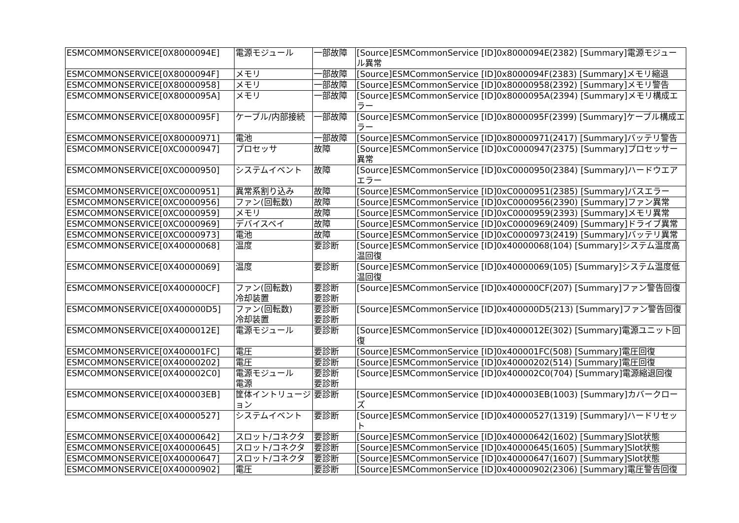| ESMCOMMONSERVICE[0X8000094E] | 電源モジュール | 一部故障 | [Source]ESMCommonService [ID]0x8000094E(2382) [Summary]電源モジュール異常 |
| ESMCOMMONSERVICE[0X8000094F] | メモリ | 一部故障 | [Source]ESMCommonService [ID]0x8000094F(2383) [Summary]メモリ縮退 |
| ESMCOMMONSERVICE[0X80000958] | メモリ | 一部故障 | [Source]ESMCommonService [ID]0x80000958(2392) [Summary]メモリ警告 |
| ESMCOMMONSERVICE[0X8000095A] | メモリ | 一部故障 | [Source]ESMCommonService [ID]0x8000095A(2394) [Summary]メモリ構成エラー |
| ESMCOMMONSERVICE[0X8000095F] | ケーブル/内部接続 | 一部故障 | [Source]ESMCommonService [ID]0x8000095F(2399) [Summary]ケーブル構成エラー |
| ESMCOMMONSERVICE[0X80000971] | 電池 | 一部故障 | [Source]ESMCommonService [ID]0x80000971(2417) [Summary]バッテリ警告 |
| ESMCOMMONSERVICE[0XC0000947] | プロセッサ | 故障 | [Source]ESMCommonService [ID]0xC0000947(2375) [Summary]プロセッサー異常 |
| ESMCOMMONSERVICE[0XC0000950] | システムイベント | 故障 | [Source]ESMCommonService [ID]0xC0000950(2384) [Summary]ハードウエアエラー |
| ESMCOMMONSERVICE[0XC0000951] | 異常系割り込み | 故障 | [Source]ESMCommonService [ID]0xC0000951(2385) [Summary]バスエラー |
| ESMCOMMONSERVICE[0XC0000956] | ファン(回転数) | 故障 | [Source]ESMCommonService [ID]0xC0000956(2390) [Summary]ファン異常 |
| ESMCOMMONSERVICE[0XC0000959] | メモリ | 故障 | [Source]ESMCommonService [ID]0xC0000959(2393) [Summary]メモリ異常 |
| ESMCOMMONSERVICE[0XC0000969] | デバイスベイ | 故障 | [Source]ESMCommonService [ID]0xC0000969(2409) [Summary]ドライブ異常 |
| ESMCOMMONSERVICE[0XC0000973] | 電池 | 故障 | [Source]ESMCommonService [ID]0xC0000973(2419) [Summary]バッテリ異常 |
| ESMCOMMONSERVICE[0X40000068] | 温度 | 要診断 | [Source]ESMCommonService [ID]0x40000068(104) [Summary]システム温度高温回復 |
| ESMCOMMONSERVICE[0X40000069] | 温度 | 要診断 | [Source]ESMCommonService [ID]0x40000069(105) [Summary]システム温度低温回復 |
| ESMCOMMONSERVICE[0X400000CF] | ファン(回転数) 冷却装置 | 要診断 要診断 | [Source]ESMCommonService [ID]0x400000CF(207) [Summary]ファン警告回復 |
| ESMCOMMONSERVICE[0X400000D5] | ファン(回転数) 冷却装置 | 要診断 要診断 | [Source]ESMCommonService [ID]0x400000D5(213) [Summary]ファン警告回復 |
| ESMCOMMONSERVICE[0X4000012E] | 電源モジュール | 要診断 | [Source]ESMCommonService [ID]0x4000012E(302) [Summary]電源ユニット回復 |
| ESMCOMMONSERVICE[0X400001FC] | 電圧 | 要診断 | [Source]ESMCommonService [ID]0x400001FC(508) [Summary]電圧回復 |
| ESMCOMMONSERVICE[0X40000202] | 電圧 | 要診断 | [Source]ESMCommonService [ID]0x40000202(514) [Summary]電圧回復 |
| ESMCOMMONSERVICE[0X400002C0] | 電源モジュール 電源 | 要診断 要診断 | [Source]ESMCommonService [ID]0x400002C0(704) [Summary]電源縮退回復 |
| ESMCOMMONSERVICE[0X400003EB] | 筐体イントリュージョン | 要診断 | [Source]ESMCommonService [ID]0x400003EB(1003) [Summary]カバークローズ |
| ESMCOMMONSERVICE[0X40000527] | システムイベント | 要診断 | [Source]ESMCommonService [ID]0x40000527(1319) [Summary]ハードリセット |
| ESMCOMMONSERVICE[0X40000642] | スロット/コネクタ | 要診断 | [Source]ESMCommonService [ID]0x40000642(1602) [Summary]Slot状態 |
| ESMCOMMONSERVICE[0X40000645] | スロット/コネクタ | 要診断 | [Source]ESMCommonService [ID]0x40000645(1605) [Summary]Slot状態 |
| ESMCOMMONSERVICE[0X40000647] | スロット/コネクタ | 要診断 | [Source]ESMCommonService [ID]0x40000647(1607) [Summary]Slot状態 |
| ESMCOMMONSERVICE[0X40000902] | 電圧 | 要診断 | [Source]ESMCommonService [ID]0x40000902(2306) [Summary]電圧警告回復 |